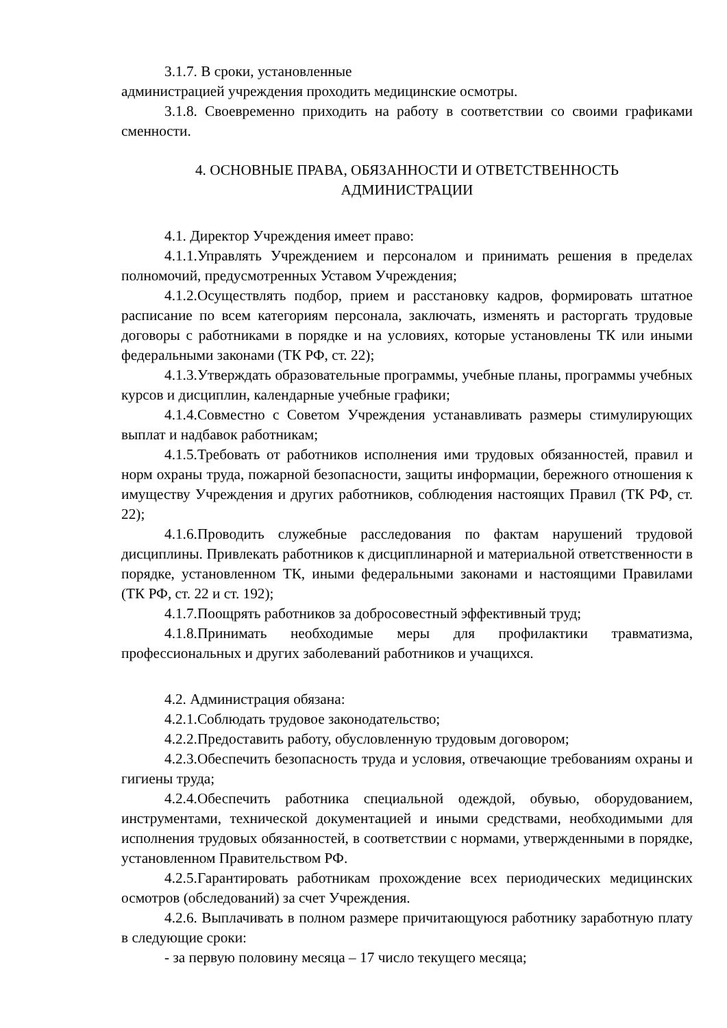3.1.7. В сроки, установленные
администрацией учреждения проходить медицинские осмотры.
3.1.8. Своевременно приходить на работу в соответствии со своими графиками сменности.
4. ОСНОВНЫЕ ПРАВА, ОБЯЗАННОСТИ И ОТВЕТСТВЕННОСТЬ
АДМИНИСТРАЦИИ
4.1. Директор Учреждения имеет право:
4.1.1.Управлять Учреждением и персоналом и принимать решения в пределах полномочий, предусмотренных Уставом Учреждения;
4.1.2.Осуществлять подбор, прием и расстановку кадров, формировать штатное расписание по всем категориям персонала, заключать, изменять и расторгать трудовые договоры с работниками в порядке и на условиях, которые установлены ТК или иными федеральными законами (ТК РФ, ст. 22);
4.1.3.Утверждать образовательные программы, учебные планы, программы учебных курсов и дисциплин, календарные учебные графики;
4.1.4.Совместно с Советом Учреждения устанавливать размеры стимулирующих выплат и надбавок работникам;
4.1.5.Требовать от работников исполнения ими трудовых обязанностей, правил и норм охраны труда, пожарной безопасности, защиты информации, бережного отношения к имуществу Учреждения и других работников, соблюдения настоящих Правил (ТК РФ, ст. 22);
4.1.6.Проводить служебные расследования по фактам нарушений трудовой дисциплины. Привлекать работников к дисциплинарной и материальной ответственности в порядке, установленном ТК, иными федеральными законами и настоящими Правилами (ТК РФ, ст. 22 и ст. 192);
4.1.7.Поощрять работников за добросовестный эффективный труд;
4.1.8.Принимать необходимые меры для профилактики травматизма, профессиональных и других заболеваний работников и учащихся.
4.2. Администрация обязана:
4.2.1.Соблюдать трудовое законодательство;
4.2.2.Предоставить работу, обусловленную трудовым договором;
4.2.3.Обеспечить безопасность труда и условия, отвечающие требованиям охраны и гигиены труда;
4.2.4.Обеспечить работника специальной одеждой, обувью, оборудованием, инструментами, технической документацией и иными средствами, необходимыми для исполнения трудовых обязанностей, в соответствии с нормами, утвержденными в порядке, установленном Правительством РФ.
4.2.5.Гарантировать работникам прохождение всех периодических медицинских осмотров (обследований) за счет Учреждения.
4.2.6. Выплачивать в полном размере причитающуюся работнику заработную плату в следующие сроки:
- за первую половину месяца – 17 число текущего месяца;